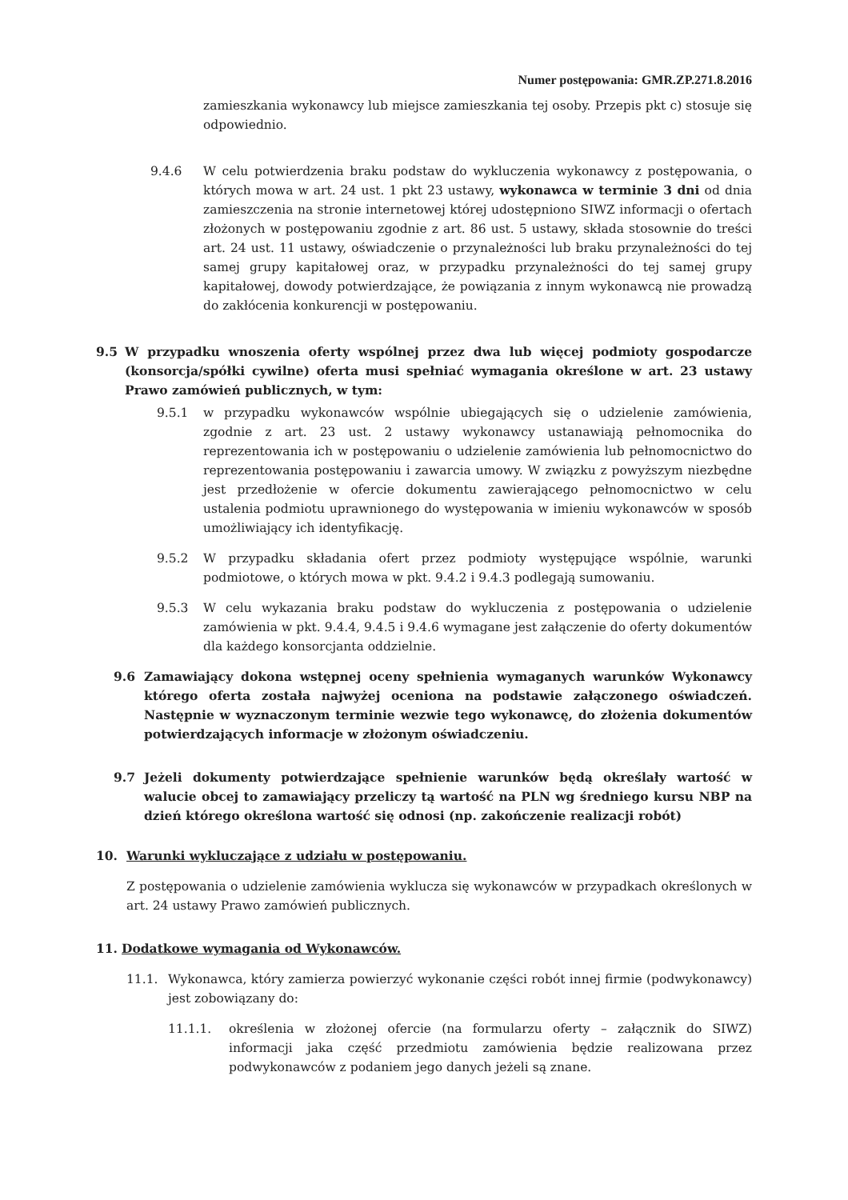Numer postępowania: GMR.ZP.271.8.2016
zamieszkania wykonawcy lub miejsce zamieszkania tej osoby. Przepis pkt c) stosuje się odpowiednio.
9.4.6 W celu potwierdzenia braku podstaw do wykluczenia wykonawcy z postępowania, o których mowa w art. 24 ust. 1 pkt 23 ustawy, wykonawca w terminie 3 dni od dnia zamieszczenia na stronie internetowej której udostępniono SIWZ informacji o ofertach złożonych w postępowaniu zgodnie z art. 86 ust. 5 ustawy, składa stosownie do treści art. 24 ust. 11 ustawy, oświadczenie o przynależności lub braku przynależności do tej samej grupy kapitałowej oraz, w przypadku przynależności do tej samej grupy kapitałowej, dowody potwierdzające, że powiązania z innym wykonawcą nie prowadzą do zakłócenia konkurencji w postępowaniu.
9.5 W przypadku wnoszenia oferty wspólnej przez dwa lub więcej podmioty gospodarcze (konsorcja/spółki cywilne) oferta musi spełniać wymagania określone w art. 23 ustawy Prawo zamówień publicznych, w tym:
9.5.1 w przypadku wykonawców wspólnie ubiegających się o udzielenie zamówienia, zgodnie z art. 23 ust. 2 ustawy wykonawcy ustanawiają pełnomocnika do reprezentowania ich w postępowaniu o udzielenie zamówienia lub pełnomocnictwo do reprezentowania postępowaniu i zawarcia umowy. W związku z powyższym niezbędne jest przedłożenie w ofercie dokumentu zawierającego pełnomocnictwo w celu ustalenia podmiotu uprawnionego do występowania w imieniu wykonawców w sposób umożliwiający ich identyfikację.
9.5.2 W przypadku składania ofert przez podmioty występujące wspólnie, warunki podmiotowe, o których mowa w pkt. 9.4.2 i 9.4.3 podlegają sumowaniu.
9.5.3 W celu wykazania braku podstaw do wykluczenia z postępowania o udzielenie zamówienia w pkt. 9.4.4, 9.4.5 i 9.4.6 wymagane jest załączenie do oferty dokumentów dla każdego konsorcjanta oddzielnie.
9.6 Zamawiający dokona wstępnej oceny spełnienia wymaganych warunków Wykonawcy którego oferta została najwyżej oceniona na podstawie załączonego oświadczeń. Następnie w wyznaczonym terminie wezwie tego wykonawcę, do złożenia dokumentów potwierdzających informacje w złożonym oświadczeniu.
9.7 Jeżeli dokumenty potwierdzające spełnienie warunków będą określały wartość w walucie obcej to zamawiający przeliczy tą wartość na PLN wg średniego kursu NBP na dzień którego określona wartość się odnosi (np. zakończenie realizacji robót)
10. Warunki wykluczające z udziału w postępowaniu.
Z postępowania o udzielenie zamówienia wyklucza się wykonawców w przypadkach określonych w art. 24 ustawy Prawo zamówień publicznych.
11. Dodatkowe wymagania od Wykonawców.
11.1. Wykonawca, który zamierza powierzyć wykonanie części robót innej firmie (podwykonawcy) jest zobowiązany do:
11.1.1. określenia w złożonej ofercie (na formularzu oferty – załącznik do SIWZ) informacji jaka część przedmiotu zamówienia będzie realizowana przez podwykonawców z podaniem jego danych jeżeli są znane.